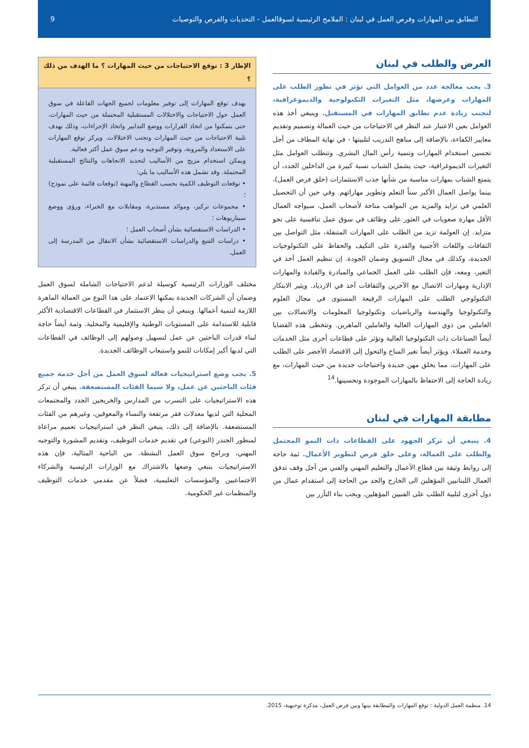التطابق بين المهارات وفرص العمل في لبنان : الملامح الرئيسية لسوقالعمل - التحديات والفرص والتوصيات 9
العرض والطلب في لبنان
3. يجب معالجة عدد من العوامل التي تؤثر في تطور الطلب على المهارات وعرضها، مثل التغيرات التكنولوجية والديموغرافية، لتجنب زيادة عدم تطابق المهارات في المستقبل. وينبغي أخذ هذه العوامل بعين الاعتبار عند النظر في الاحتياجات من حيث العمالة وتصميم وتقديم معايير الكفاءة، بالإضافة إلى مناهج التدريب لتلبيتها - في نهاية المطاف من أجل تحسين استخدام المهارات وتنمية رأس المال البشري. وتتطلب العوامل مثل التغيرات الديموغرافية، حيث يشمل الشباب نسبة كبيرة من الداخلين الجدد، أن يتمتع الشباب بمهارات مناسبة من شأنها جذب الاستثمارات (خلق فرص العمل)، بينما يواصل العمال الأكبر سناً التعلم وتطوير مهاراتهم. وفي حين أن التحصيل العلمي في تزايد والمزيد من المواهب متاحة لأصحاب العمل، سيواجه العمال الأقل مهارة صعوبات في العثور على وظائف في سوق عمل تنافسية على نحو متزايد. إن العولمة تزيد من الطلب على المهارات المتنقلة، مثل التواصل بين الثقافات واللغات الأجنبية والقدرة على التكيف والحفاظ على التكنولوجيات الجديدة، وكذلك في مجال التسويق وضمان الجودة. إن تنظيم العمل آخذ في التغير، ومعه، فإن الطلب على العمل الجماعي والمبادرة والقيادة والمهارات الإدارية ومهارات الاتصال مع الآخرين والثقافات آخذ في الازدياد. ويثير الابتكار التكنولوجي الطلب على المهارات الرفيعة المستوى في مجال العلوم والتكنولوجيا والهندسة والرياضيات وتكنولوجيا المعلومات والاتصالات بين العاملين من ذوي المهارات العالية والعاملين الماهرين. وتتخطى هذه القضايا أيضاً الصناعات ذات التكنولوجيا العالية وتؤثر على قطاعات أخرى مثل الخدمات وخدمة العملاء. ويؤثر أيضاً تغير المناخ والتحول إلى الاقتصاد الأخضر على الطلب على المهارات، مما يخلق مهن جديدة واحتياجات جديدة من حيث المهارات، مع زيادة الحاجة إلى الاحتفاظ بالمهارات الموجودة وتحسينها.<sup>14</sup>
مطابقة المهارات في لبنان
4. ينبغي أن تركز الجهود على القطاعات ذات النمو المحتمل والطلب على العمالة، وعلى خلق فرص لتطوير الأعمال. ثمة حاجة إلى روابط وثيقة بين قطاع الأعمال والتعليم المهني والفني من أجل وقف تدفق العمال اللبنانيين المؤهلين الى الخارج والحد من الحاجة إلى استقدام عمال من دول أخرى لتلبية الطلب على الفنيين المؤهلين. ويجب بناء التآزر بين
الإطار 3 : توقع الاحتياجات من حيث المهارات ؟ ما الهدف من ذلك ؟
يهدف توقع المهارات إلى توفير معلومات لجميع الجهات الفاعلة في سوق العمل حول الاحتياجات والاختلالات المستقبلية المحتملة من حيث المهارات، حتى يتمكنوا من اتخاذ القرارات ووضع التدابير واتخاذ الإجراءات، وذلك بهدف تلبية الاحتياجات من حيث المهارات وتجنب الاختلالات. ويركز توقع المهارات على الاستعداد والمرونة، وتوفير التوجيه ودعم سوق عمل أكثر فعالية.
ويمكن استخدام مزيج من الأساليب لتحديد الاتجاهات والنتائج المستقبلية المحتملة. وقد تشمل هذه الأساليب ما يلي:
• توقعات التوظيف الكمية بحسب القطاع والمهنة (توقعات قائمة على نموذج) ؛
• مجموعات تركيز، وموائد مستديرة، ومقابلات مع الخبراء، ورؤى ووضع سيناريوهات ؛
• الدراسات الاستقصائية بشأن أصحاب العمل ؛
• دراسات التتبع والدراسات الاستقصائية بشأن الانتقال من المدرسة إلى العمل.
مختلف الوزارات الرئيسية كوسيلة لدعم الاحتياجات الشاملة لسوق العمل وضمان أن الشركات الجديدة يمكنها الاعتماد على هذا النوع من العمالة الماهرة اللازمة لتنمية أعمالها. وينبغي أن ينظر الاستثمار في القطاعات الاقتصادية الأكثر قابلية للاستدامة على المستويات الوطنية والإقليمية والمحلية. وثمة أيضاً حاجة لبناء قدرات الباحثين عن عمل لتسهيل وصولهم إلى الوظائف في القطاعات التي لديها أكبر إمكانات للنمو واستيعاب الوظائف الجديدة.
5. يجب وضع استراتيجيات فعالة لسوق العمل من أجل خدمة جميع فئات الباحثين عن عمل، ولا سيما الفئات المستضعفة. ينبغي أن تركز هذه الاستراتيجيات على التسرب من المدارس والخريجين الجدد والمجتمعات المحلية التي لديها معدلات فقر مرتفعة والنساء والمعوقين، وغيرهم من الفئات المستضعفة. بالإضافة إلى ذلك، ينبغي النظر في استراتيجيات تعميم مراعاة لمنظور الجندر (النوعي) في تقديم خدمات التوظيف، وتقديم المشورة والتوجيه المهني، وبرامج سوق العمل النشطة. من الناحية المثالية، فإن هذه الاستراتيجيات ينبغي وضعها بالاشتراك مع الوزارات الرئيسية والشركاء الاجتماعيين والمؤسسات التعليمية، فضلاً عن مقدمي خدمات التوظيف والمنظمات غير الحكومية.
14. منظمة العمل الدولية : توقع المهارات والمطابقة بينها وبين فرص العمل، مذكرة توجيهية، 2015.